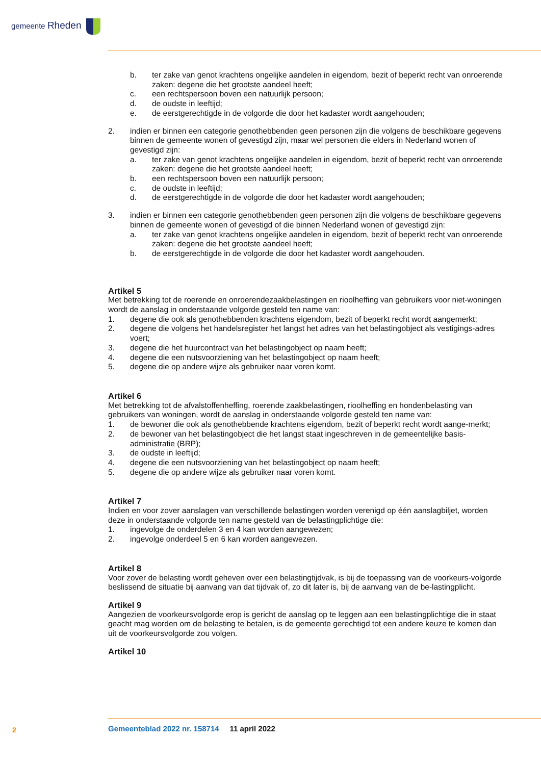gemeente Rheden
b. ter zake van genot krachtens ongelijke aandelen in eigendom, bezit of beperkt recht van onroerende zaken: degene die het grootste aandeel heeft;
c. een rechtspersoon boven een natuurlijk persoon;
d. de oudste in leeftijd;
e. de eerstgerechtigde in de volgorde die door het kadaster wordt aangehouden;
2. indien er binnen een categorie genothebbenden geen personen zijn die volgens de beschikbare gegevens binnen de gemeente wonen of gevestigd zijn, maar wel personen die elders in Nederland wonen of gevestigd zijn:
a. ter zake van genot krachtens ongelijke aandelen in eigendom, bezit of beperkt recht van onroerende zaken: degene die het grootste aandeel heeft;
b. een rechtspersoon boven een natuurlijk persoon;
c. de oudste in leeftijd;
d. de eerstgerechtigde in de volgorde die door het kadaster wordt aangehouden;
3. indien er binnen een categorie genothebbenden geen personen zijn die volgens de beschikbare gegevens binnen de gemeente wonen of gevestigd of die binnen Nederland wonen of gevestigd zijn:
a. ter zake van genot krachtens ongelijke aandelen in eigendom, bezit of beperkt recht van onroerende zaken: degene die het grootste aandeel heeft;
b. de eerstgerechtigde in de volgorde die door het kadaster wordt aangehouden.
Artikel 5
Met betrekking tot de roerende en onroerendezaakbelastingen en rioolheffing van gebruikers voor niet-woningen wordt de aanslag in onderstaande volgorde gesteld ten name van:
1. degene die ook als genothebbenden krachtens eigendom, bezit of beperkt recht wordt aangemerkt;
2. degene die volgens het handelsregister het langst het adres van het belastingobject als vestigings-adres voert;
3. degene die het huurcontract van het belastingobject op naam heeft;
4. degene die een nutsvoorziening van het belastingobject op naam heeft;
5. degene die op andere wijze als gebruiker naar voren komt.
Artikel 6
Met betrekking tot de afvalstoffenheffing, roerende zaakbelastingen, rioolheffing en hondenbelasting van gebruikers van woningen, wordt de aanslag in onderstaande volgorde gesteld ten name van:
1. de bewoner die ook als genothebbende krachtens eigendom, bezit of beperkt recht wordt aange-merkt;
2. de bewoner van het belastingobject die het langst staat ingeschreven in de gemeentelijke basis-administratie (BRP);
3. de oudste in leeftijd;
4. degene die een nutsvoorziening van het belastingobject op naam heeft;
5. degene die op andere wijze als gebruiker naar voren komt.
Artikel 7
Indien en voor zover aanslagen van verschillende belastingen worden verenigd op één aanslagbiljet, worden deze in onderstaande volgorde ten name gesteld van de belastingplichtige die:
1. ingevolge de onderdelen 3 en 4 kan worden aangewezen;
2. ingevolge onderdeel 5 en 6 kan worden aangewezen.
Artikel 8
Voor zover de belasting wordt geheven over een belastingtijdvak, is bij de toepassing van de voorkeurs-volgorde beslissend de situatie bij aanvang van dat tijdvak of, zo dit later is, bij de aanvang van de be-lastingplicht.
Artikel 9
Aangezien de voorkeursvolgorde erop is gericht de aanslag op te leggen aan een belastingplichtige die in staat geacht mag worden om de belasting te betalen, is de gemeente gerechtigd tot een andere keuze te komen dan uit de voorkeursvolgorde zou volgen.
Artikel 10
2
Gemeenteblad 2022 nr. 158714 11 april 2022